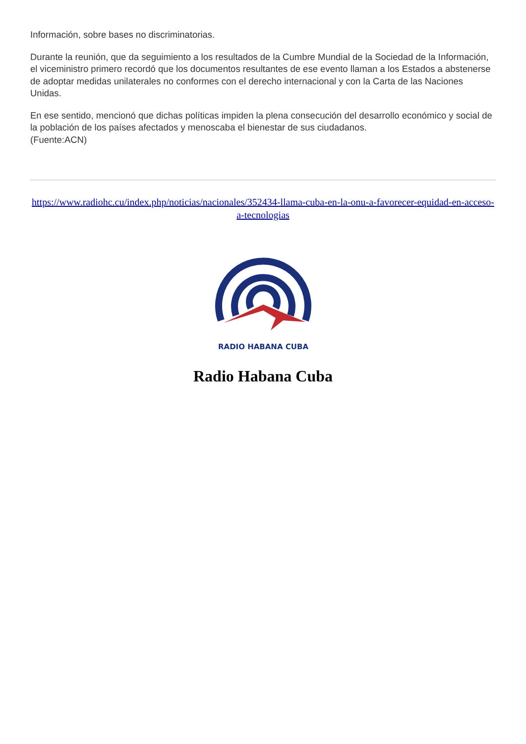Información, sobre bases no discriminatorias.
Durante la reunión, que da seguimiento a los resultados de la Cumbre Mundial de la Sociedad de la Información, el viceministro primero recordó que los documentos resultantes de ese evento llaman a los Estados a abstenerse de adoptar medidas unilaterales no conformes con el derecho internacional y con la Carta de las Naciones Unidas.
En ese sentido, mencionó que dichas políticas impiden la plena consecución del desarrollo económico y social de la población de los países afectados y menoscaba el bienestar de sus ciudadanos.
(Fuente:ACN)
https://www.radiohc.cu/index.php/noticias/nacionales/352434-llama-cuba-en-la-onu-a-favorecer-equidad-en-acceso-a-tecnologias
RADIO HABANA CUBA
Radio Habana Cuba